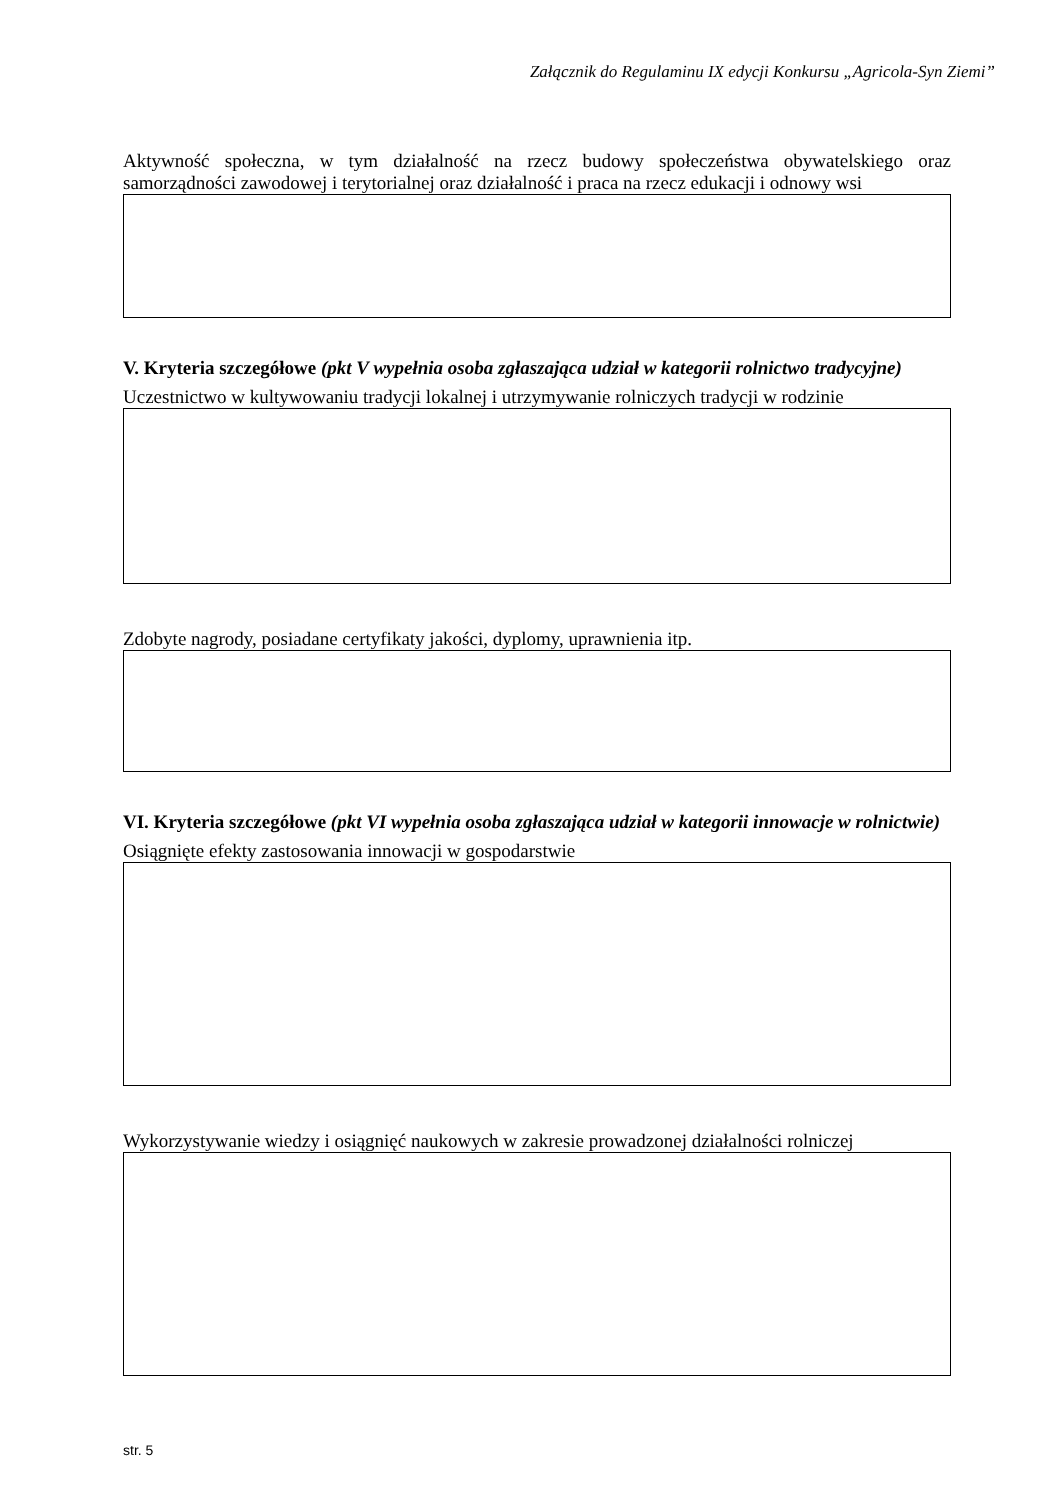Załącznik do Regulaminu IX edycji Konkursu „Agricola-Syn Ziemi”
Aktywność społeczna, w tym działalność na rzecz budowy społeczeństwa obywatelskiego oraz samorządności zawodowej i terytorialnej oraz działalność i praca na rzecz edukacji i odnowy wsi
V. Kryteria szczegółowe (pkt V wypełnia osoba zgłaszająca udział w kategorii rolnictwo tradycyjne)
Uczestnictwo w kultywowaniu tradycji lokalnej i utrzymywanie rolniczych tradycji w rodzinie
Zdobyte nagrody, posiadane certyfikaty jakości, dyplomy, uprawnienia itp.
VI. Kryteria szczegółowe (pkt VI wypełnia osoba zgłaszająca udział w kategorii innowacje w rolnictwie)
Osiągnięte efekty zastosowania innowacji w gospodarstwie
Wykorzystywanie wiedzy i osiągnięć naukowych w zakresie prowadzonej działalności rolniczej
str. 5